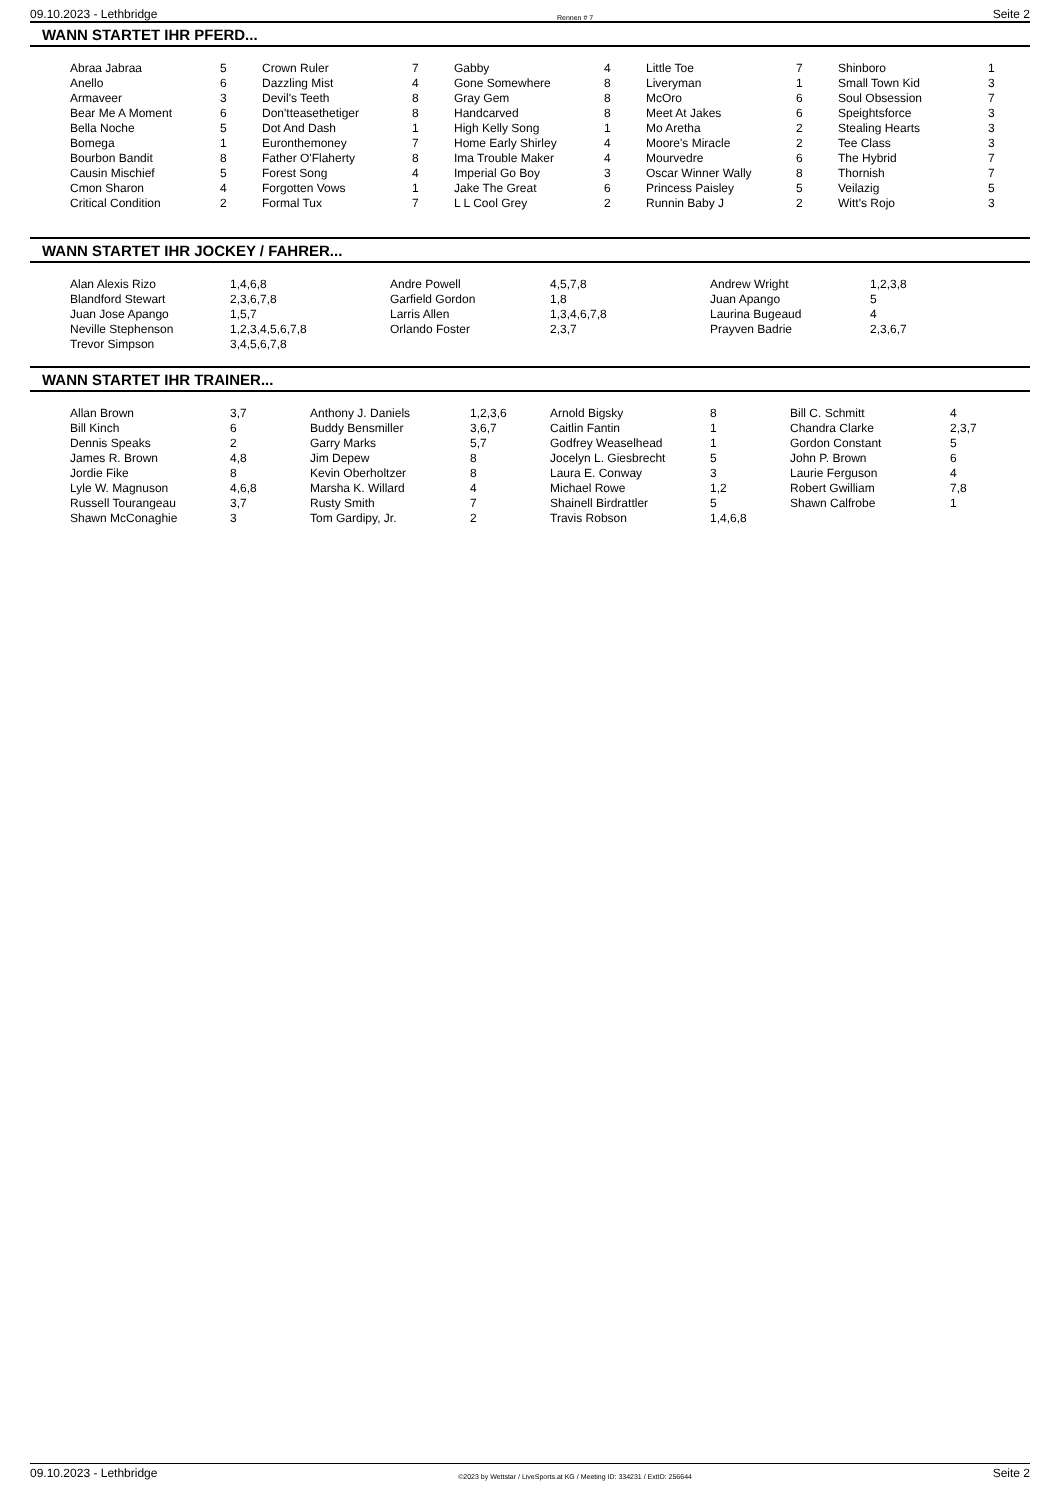09.10.2023 - Lethbridge Rennen # 7 Seite 2
WANN STARTET IHR PFERD...
| Abraa Jabraa | 5 | Crown Ruler | 7 | Gabby | 4 | Little Toe | 7 | Shinboro | 1 |
| Anello | 6 | Dazzling Mist | 4 | Gone Somewhere | 8 | Liveryman | 1 | Small Town Kid | 3 |
| Armaveer | 3 | Devil's Teeth | 8 | Gray Gem | 8 | McOro | 6 | Soul Obsession | 7 |
| Bear Me A Moment | 6 | Don'tteasethetiger | 8 | Handcarved | 8 | Meet At Jakes | 6 | Speightsforce | 3 |
| Bella Noche | 5 | Dot And Dash | 1 | High Kelly Song | 1 | Mo Aretha | 2 | Stealing Hearts | 3 |
| Bomega | 1 | Euronthemoney | 7 | Home Early Shirley | 4 | Moore's Miracle | 2 | Tee Class | 3 |
| Bourbon Bandit | 8 | Father O'Flaherty | 8 | Ima Trouble Maker | 4 | Mourvedre | 6 | The Hybrid | 7 |
| Causin Mischief | 5 | Forest Song | 4 | Imperial Go Boy | 3 | Oscar Winner Wally | 8 | Thornish | 7 |
| Cmon Sharon | 4 | Forgotten Vows | 1 | Jake The Great | 6 | Princess Paisley | 5 | Veilazig | 5 |
| Critical Condition | 2 | Formal Tux | 7 | L L Cool Grey | 2 | Runnin Baby J | 2 | Witt's Rojo | 3 |
WANN STARTET IHR JOCKEY / FAHRER...
| Alan Alexis Rizo | 1,4,6,8 | Andre Powell | 4,5,7,8 | Andrew Wright | 1,2,3,8 |
| Blandford Stewart | 2,3,6,7,8 | Garfield Gordon | 1,8 | Juan Apango | 5 |
| Juan Jose Apango | 1,5,7 | Larris Allen | 1,3,4,6,7,8 | Laurina Bugeaud | 4 |
| Neville Stephenson | 1,2,3,4,5,6,7,8 | Orlando Foster | 2,3,7 | Prayven Badrie | 2,3,6,7 |
| Trevor Simpson | 3,4,5,6,7,8 | | | | |
WANN STARTET IHR TRAINER...
| Allan Brown | 3,7 | Anthony J. Daniels | 1,2,3,6 | Arnold Bigsky | 8 | Bill C. Schmitt | 4 |
| Bill Kinch | 6 | Buddy Bensmiller | 3,6,7 | Caitlin Fantin | 1 | Chandra Clarke | 2,3,7 |
| Dennis Speaks | 2 | Garry Marks | 5,7 | Godfrey Weaselhead | 1 | Gordon Constant | 5 |
| James R. Brown | 4,8 | Jim Depew | 8 | Jocelyn L. Giesbrecht | 5 | John P. Brown | 6 |
| Jordie Fike | 8 | Kevin Oberholtzer | 8 | Laura E. Conway | 3 | Laurie Ferguson | 4 |
| Lyle W. Magnuson | 4,6,8 | Marsha K. Willard | 4 | Michael Rowe | 1,2 | Robert Gwilliam | 7,8 |
| Russell Tourangeau | 3,7 | Rusty Smith | 7 | Shainell Birdrattler | 5 | Shawn Calfrobe | 1 |
| Shawn McConaghie | 3 | Tom Gardipy, Jr. | 2 | Travis Robson | 1,4,6,8 | | |
09.10.2023 - Lethbridge ©2023 by Wettstar / LiveSports.at KG / Meeting ID: 334231 / ExtID: 256644 Seite 2